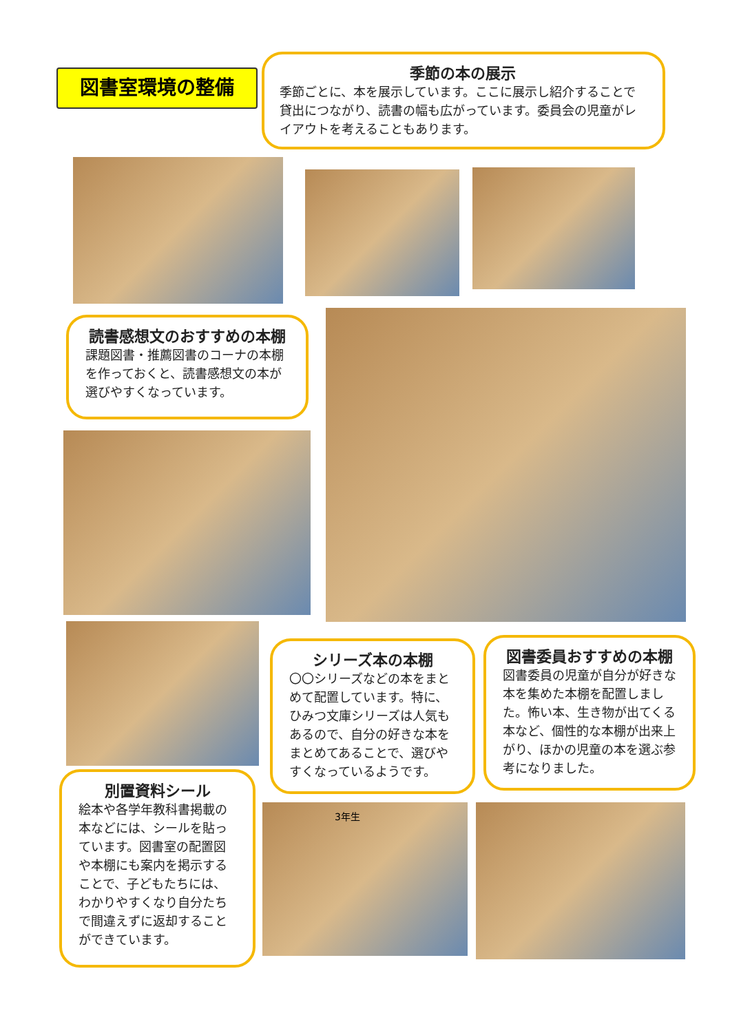図書室環境の整備
季節の本の展示
季節ごとに、本を展示しています。ここに展示し紹介することで貸出につながり、読書の幅も広がっています。委員会の児童がレイアウトを考えることもあります。
読書感想文のおすすめの本棚
課題図書・推薦図書のコーナの本棚を作っておくと、読書感想文の本が選びやすくなっています。
シリーズ本の本棚
〇〇シリーズなどの本をまとめて配置しています。特に、ひみつ文庫シリーズは人気もあるので、自分の好きな本をまとめてあることで、選びやすくなっているようです。
図書委員おすすめの本棚
図書委員の児童が自分が好きな本を集めた本棚を配置しました。怖い本、生き物が出てくる本など、個性的な本棚が出来上がり、ほかの児童の本を選ぶ参考になりました。
別置資料シール
絵本や各学年教科書掲載の本などには、シールを貼っています。図書室の配置図や本棚にも案内を掲示することで、子どもたちには、わかりやすくなり自分たちで間違えずに返却することができています。
3年生